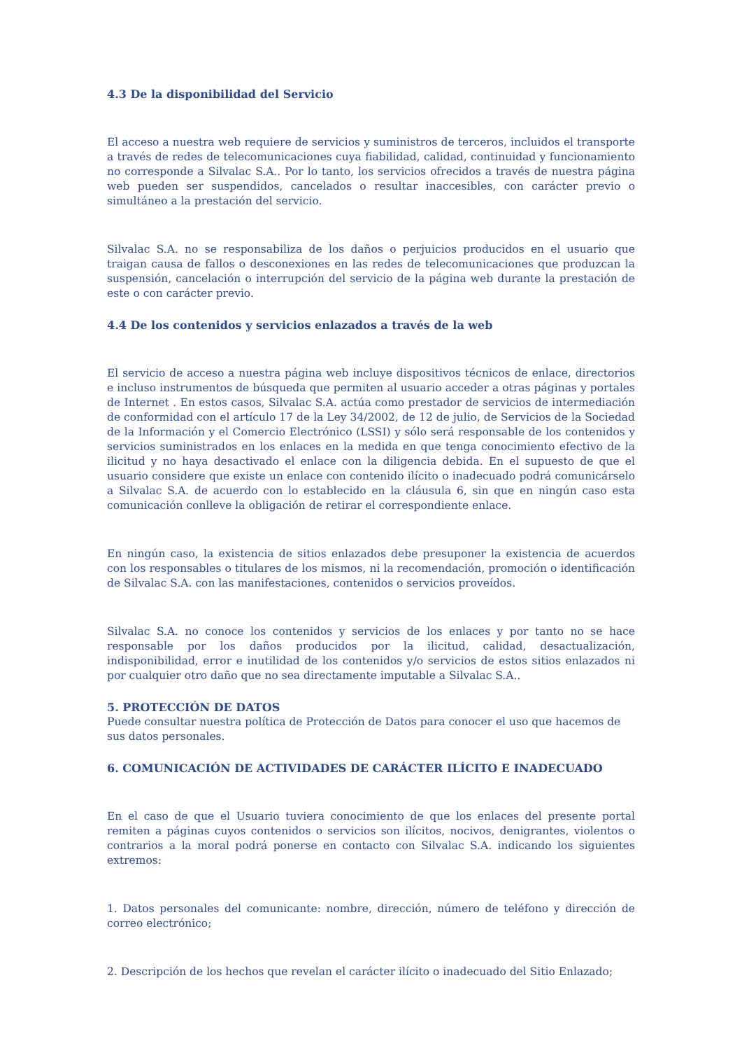4.3 De la disponibilidad del Servicio
El acceso a nuestra web requiere de servicios y suministros de terceros, incluidos el transporte a través de redes de telecomunicaciones cuya fiabilidad, calidad, continuidad y funcionamiento no corresponde a Silvalac S.A.. Por lo tanto, los servicios ofrecidos a través de nuestra página web pueden ser suspendidos, cancelados o resultar inaccesibles, con carácter previo o simultáneo a la prestación del servicio.
Silvalac S.A. no se responsabiliza de los daños o perjuicios producidos en el usuario que traigan causa de fallos o desconexiones en las redes de telecomunicaciones que produzcan la suspensión, cancelación o interrupción del servicio de la página web durante la prestación de este o con carácter previo.
4.4 De los contenidos y servicios enlazados a través de la web
El servicio de acceso a nuestra página web incluye dispositivos técnicos de enlace, directorios e incluso instrumentos de búsqueda que permiten al usuario acceder a otras páginas y portales de Internet . En estos casos, Silvalac S.A. actúa como prestador de servicios de intermediación de conformidad con el artículo 17 de la Ley 34/2002, de 12 de julio, de Servicios de la Sociedad de la Información y el Comercio Electrónico (LSSI) y sólo será responsable de los contenidos y servicios suministrados en los enlaces en la medida en que tenga conocimiento efectivo de la ilicitud y no haya desactivado el enlace con la diligencia debida. En el supuesto de que el usuario considere que existe un enlace con contenido ilícito o inadecuado podrá comunicárselo a Silvalac S.A. de acuerdo con lo establecido en la cláusula 6, sin que en ningún caso esta comunicación conlleve la obligación de retirar el correspondiente enlace.
En ningún caso, la existencia de sitios enlazados debe presuponer la existencia de acuerdos con los responsables o titulares de los mismos, ni la recomendación, promoción o identificación de Silvalac S.A. con las manifestaciones, contenidos o servicios proveídos.
Silvalac S.A. no conoce los contenidos y servicios de los enlaces y por tanto no se hace responsable por los daños producidos por la ilicitud, calidad, desactualización, indisponibilidad, error e inutilidad de los contenidos y/o servicios de estos sitios enlazados ni por cualquier otro daño que no sea directamente imputable a Silvalac S.A..
5. PROTECCIÓN DE DATOS
Puede consultar nuestra política de Protección de Datos para conocer el uso que hacemos de sus datos personales.
6. COMUNICACIÓN DE ACTIVIDADES DE CARÁCTER ILÍCITO E INADECUADO
En el caso de que el Usuario tuviera conocimiento de que los enlaces del presente portal remiten a páginas cuyos contenidos o servicios son ilícitos, nocivos, denigrantes, violentos o contrarios a la moral podrá ponerse en contacto con Silvalac S.A. indicando los siguientes extremos:
1. Datos personales del comunicante: nombre, dirección, número de teléfono y dirección de correo electrónico;
2. Descripción de los hechos que revelan el carácter ilícito o inadecuado del Sitio Enlazado;